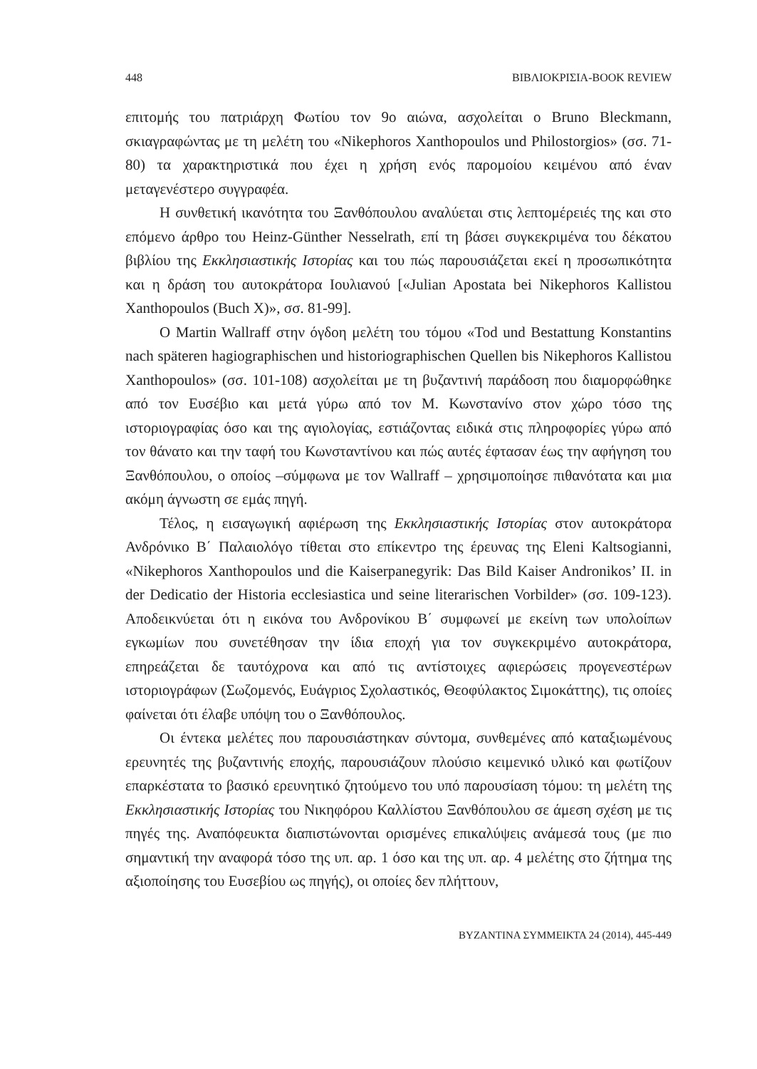448 ΒΙΒΛΙΟΚΡΙΣΙΑ-BOOK REVIEW
επιτομής του πατριάρχη Φωτίου τον 9ο αιώνα, ασχολείται ο Bruno Bleckmann, σκιαγραφώντας με τη μελέτη του «Nikephoros Xanthopoulos und Philostorgios» (σσ. 71-80) τα χαρακτηριστικά που έχει η χρήση ενός παρομοίου κειμένου από έναν μεταγενέστερο συγγραφέα.
Η συνθετική ικανότητα του Ξανθόπουλου αναλύεται στις λεπτομέρειές της και στο επόμενο άρθρο του Heinz-Günther Nesselrath, επί τη βάσει συγκεκριμένα του δέκατου βιβλίου της Εκκλησιαστικής Ιστορίας και του πώς παρουσιάζεται εκεί η προσωπικότητα και η δράση του αυτοκράτορα Ιουλιανού [«Julian Apostata bei Nikephoros Kallistou Xanthopoulos (Buch X)», σσ. 81-99].
Ο Martin Wallraff στην όγδοη μελέτη του τόμου «Tod und Bestattung Konstantins nach späteren hagiographischen und historiographischen Quellen bis Nikephoros Kallistou Xanthopoulos» (σσ. 101-108) ασχολείται με τη βυζαντινή παράδοση που διαμορφώθηκε από τον Ευσέβιο και μετά γύρω από τον Μ. Κωνστανίνο στον χώρο τόσο της ιστοριογραφίας όσο και της αγιολογίας, εστιάζοντας ειδικά στις πληροφορίες γύρω από τον θάνατο και την ταφή του Κωνσταντίνου και πώς αυτές έφτασαν έως την αφήγηση του Ξανθόπουλου, ο οποίος –σύμφωνα με τον Wallraff – χρησιμοποίησε πιθανότατα και μια ακόμη άγνωστη σε εμάς πηγή.
Τέλος, η εισαγωγική αφιέρωση της Εκκλησιαστικής Ιστορίας στον αυτοκράτορα Ανδρόνικο Β΄ Παλαιολόγο τίθεται στο επίκεντρο της έρευνας της Eleni Kaltsogianni, «Nikephoros Xanthopoulos und die Kaiserpanegyrik: Das Bild Kaiser Andronikos’ II. in der Dedicatio der Historia ecclesiastica und seine literarischen Vorbilder» (σσ. 109-123). Αποδεικνύεται ότι η εικόνα του Ανδρονίκου Β΄ συμφωνεί με εκείνη των υπολοίπων εγκωμίων που συνετέθησαν την ίδια εποχή για τον συγκεκριμένο αυτοκράτορα, επηρεάζεται δε ταυτόχρονα και από τις αντίστοιχες αφιερώσεις προγενεστέρων ιστοριογράφων (Σωζομενός, Ευάγριος Σχολαστικός, Θεοφύλακτος Σιμοκάττης), τις οποίες φαίνεται ότι έλαβε υπόψη του ο Ξανθόπουλος.
Οι έντεκα μελέτες που παρουσιάστηκαν σύντομα, συνθεμένες από καταξιωμένους ερευνητές της βυζαντινής εποχής, παρουσιάζουν πλούσιο κειμενικό υλικό και φωτίζουν επαρκέστατα το βασικό ερευνητικό ζητούμενο του υπό παρουσίαση τόμου: τη μελέτη της Εκκλησιαστικής Ιστορίας του Νικηφόρου Καλλίστου Ξανθόπουλου σε άμεση σχέση με τις πηγές της. Αναπόφευκτα διαπιστώνονται ορισμένες επικαλύψεις ανάμεσά τους (με πιο σημαντική την αναφορά τόσο της υπ. αρ. 1 όσο και της υπ. αρ. 4 μελέτης στο ζήτημα της αξιοποίησης του Ευσεβίου ως πηγής), οι οποίες δεν πλήττουν,
BYZANTINA ΣΥΜΜΕΙΚΤΑ 24 (2014), 445-449